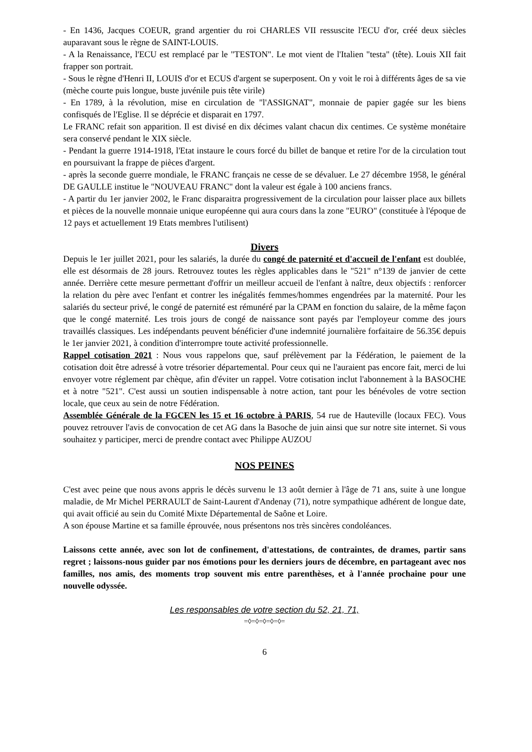- En 1436, Jacques COEUR, grand argentier du roi CHARLES VII ressuscite l'ECU d'or, créé deux siècles auparavant sous le règne de SAINT-LOUIS.
- A la Renaissance, l'ECU est remplacé par le "TESTON". Le mot vient de l'Italien "testa" (tête). Louis XII fait frapper son portrait.
- Sous le règne d'Henri II, LOUIS d'or et ECUS d'argent se superposent. On y voit le roi à différents âges de sa vie (mèche courte puis longue, buste juvénile puis tête virile)
- En 1789, à la révolution, mise en circulation de "l'ASSIGNAT", monnaie de papier gagée sur les biens confisqués de l'Eglise. Il se déprécie et disparait en 1797.
Le FRANC refait son apparition. Il est divisé en dix décimes valant chacun dix centimes. Ce système monétaire sera conservé pendant le XIX siècle.
- Pendant la guerre 1914-1918, l'Etat instaure le cours forcé du billet de banque et retire l'or de la circulation tout en poursuivant la frappe de pièces d'argent.
- après la seconde guerre mondiale, le FRANC français ne cesse de se dévaluer. Le 27 décembre 1958, le général DE GAULLE institue le "NOUVEAU FRANC" dont la valeur est égale à 100 anciens francs.
- A partir du 1er janvier 2002, le Franc disparaitra progressivement de la circulation pour laisser place aux billets et pièces de la nouvelle monnaie unique européenne qui aura cours dans la zone "EURO" (constituée à l'époque de 12 pays et actuellement 19 Etats membres l'utilisent)
Divers
Depuis le 1er juillet 2021, pour les salariés, la durée du congé de paternité et d'accueil de l'enfant est doublée, elle est désormais de 28 jours. Retrouvez toutes les règles applicables dans le "521" n°139 de janvier de cette année. Derrière cette mesure permettant d'offrir un meilleur accueil de l'enfant à naître, deux objectifs : renforcer la relation du père avec l'enfant et contrer les inégalités femmes/hommes engendrées par la maternité. Pour les salariés du secteur privé, le congé de paternité est rémunéré par la CPAM en fonction du salaire, de la même façon que le congé maternité. Les trois jours de congé de naissance sont payés par l'employeur comme des jours travaillés classiques. Les indépendants peuvent bénéficier d'une indemnité journalière forfaitaire de 56.35€ depuis le 1er janvier 2021, à condition d'interrompre toute activité professionnelle.
Rappel cotisation 2021 : Nous vous rappelons que, sauf prélèvement par la Fédération, le paiement de la cotisation doit être adressé à votre trésorier départemental. Pour ceux qui ne l'auraient pas encore fait, merci de lui envoyer votre réglement par chèque, afin d'éviter un rappel. Votre cotisation inclut l'abonnement à la BASOCHE et à notre "521". C'est aussi un soutien indispensable à notre action, tant pour les bénévoles de votre section locale, que ceux au sein de notre Fédération.
Assemblée Générale de la FGCEN les 15 et 16 octobre à PARIS, 54 rue de Hauteville (locaux FEC). Vous pouvez retrouver l'avis de convocation de cet AG dans la Basoche de juin ainsi que sur notre site internet. Si vous souhaitez y participer, merci de prendre contact avec Philippe AUZOU
NOS PEINES
C'est avec peine que nous avons appris le décès survenu le 13 août dernier à l'âge de 71 ans, suite à une longue maladie, de Mr Michel PERRAULT de Saint-Laurent d'Andenay (71), notre sympathique adhérent de longue date, qui avait officié au sein du Comité Mixte Départemental de Saône et Loire.
A son épouse Martine et sa famille éprouvée, nous présentons nos très sincères condoléances.
Laissons cette année, avec son lot de confinement, d'attestations, de contraintes, de drames, partir sans regret ; laissons-nous guider par nos émotions pour les derniers jours de décembre, en partageant avec nos familles, nos amis, des moments trop souvent mis entre parenthèses, et à l'année prochaine pour une nouvelle odyssée.
Les responsables de votre section du 52, 21, 71,
=◊=◊=◊=◊=◊=
6